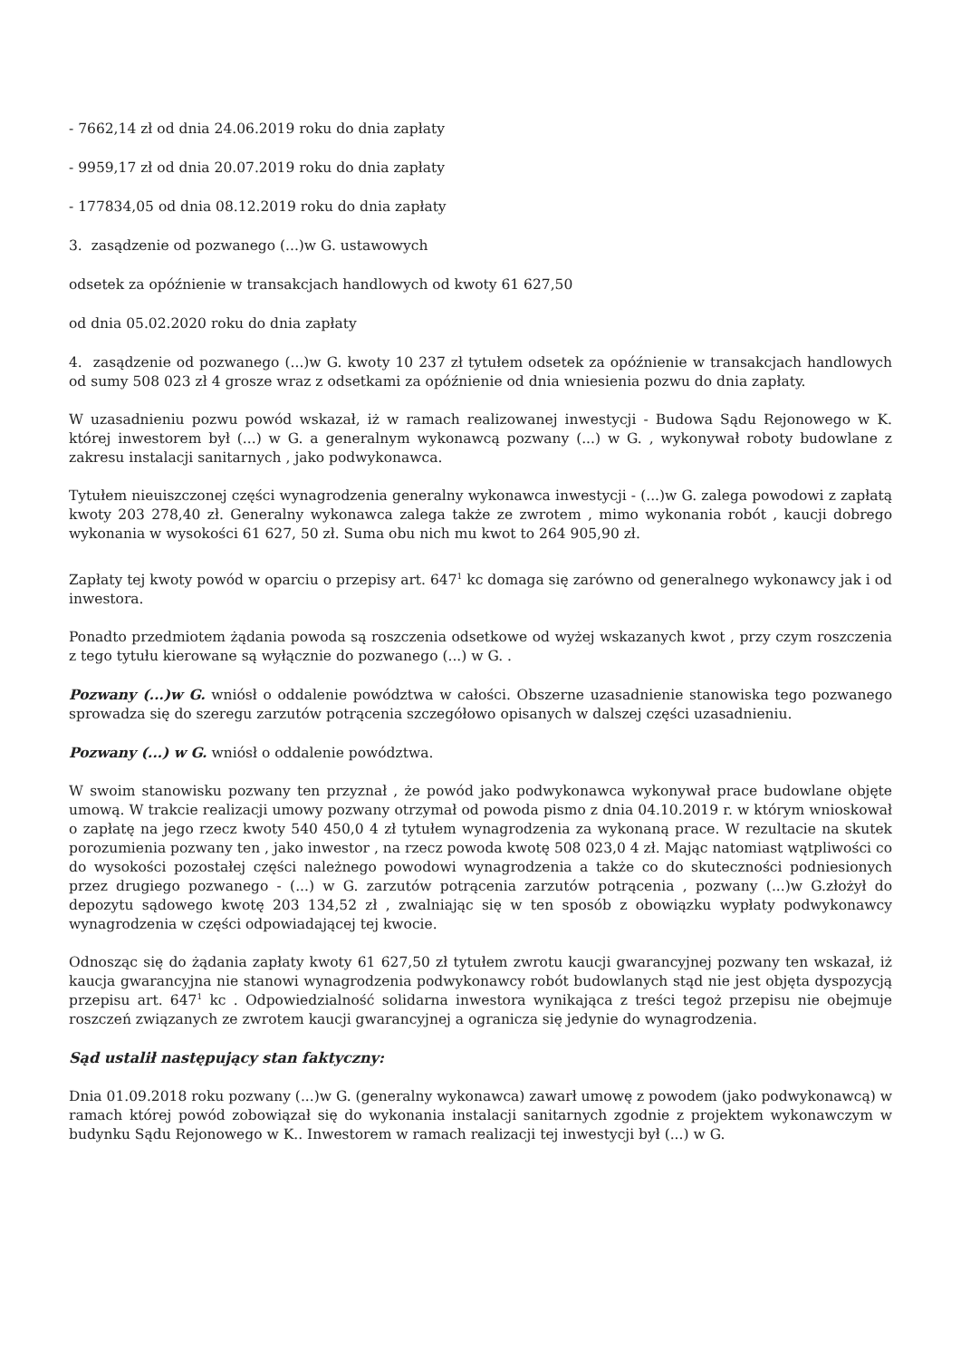- 7662,14 zł od dnia 24.06.2019 roku do dnia zapłaty
- 9959,17 zł od dnia 20.07.2019 roku do dnia zapłaty
- 177834,05 od dnia 08.12.2019 roku do dnia zapłaty
3. zasądzenie od pozwanego (...)w G. ustawowych
odsetek za opóźnienie w transakcjach handlowych od kwoty 61 627,50
od dnia 05.02.2020 roku do dnia zapłaty
4. zasądzenie od pozwanego (...)w G. kwoty 10 237 zł tytułem odsetek za opóźnienie w transakcjach handlowych od sumy 508 023 zł 4 grosze wraz z odsetkami za opóźnienie od dnia wniesienia pozwu do dnia zapłaty.
W uzasadnieniu pozwu powód wskazał, iż w ramach realizowanej inwestycji - Budowa Sądu Rejonowego w K. której inwestorem był (...) w G. a generalnym wykonawcą pozwany (...) w G. , wykonywał roboty budowlane z zakresu instalacji sanitarnych , jako podwykonawca.
Tytułem nieuiszczonej części wynagrodzenia generalny wykonawca inwestycji - (...)w G. zalega powodowi z zapłatą kwoty 203 278,40 zł. Generalny wykonawca zalega także ze zwrotem , mimo wykonania robót , kaucji dobrego wykonania w wysokości 61 627, 50 zł. Suma obu nich mu kwot to 264 905,90 zł.
Zapłaty tej kwoty powód w oparciu o przepisy art. 647<sup>1</sup> kc domaga się zarówno od generalnego wykonawcy jak i od inwestora.
Ponadto przedmiotem żądania powoda są roszczenia odsetkowe od wyżej wskazanych kwot , przy czym roszczenia z tego tytułu kierowane są wyłącznie do pozwanego (...) w G. .
Pozwany (...)w G. wniósł o oddalenie powództwa w całości. Obszerne uzasadnienie stanowiska tego pozwanego sprowadza się do szeregu zarzutów potrącenia szczegółowo opisanych w dalszej części uzasadnieniu.
Pozwany (...) w G. wniósł o oddalenie powództwa.
W swoim stanowisku pozwany ten przyznał , że powód jako podwykonawca wykonywał prace budowlane objęte umową. W trakcie realizacji umowy pozwany otrzymał od powoda pismo z dnia 04.10.2019 r. w którym wnioskował o zapłatę na jego rzecz kwoty 540 450,0 4 zł tytułem wynagrodzenia za wykonaną prace. W rezultacie na skutek porozumienia pozwany ten , jako inwestor , na rzecz powoda kwotę 508 023,0 4 zł. Mając natomiast wątpliwości co do wysokości pozostałej części należnego powodowi wynagrodzenia a także co do skuteczności podniesionych przez drugiego pozwanego - (...) w G. zarzutów potrącenia zarzutów potrącenia , pozwany (...)w G.złożył do depozytu sądowego kwotę 203 134,52 zł , zwalniając się w ten sposób z obowiązku wypłaty podwykonawcy wynagrodzenia w części odpowiadającej tej kwocie.
Odnosząc się do żądania zapłaty kwoty 61 627,50 zł tytułem zwrotu kaucji gwarancyjnej pozwany ten wskazał, iż kaucja gwarancyjna nie stanowi wynagrodzenia podwykonawcy robót budowlanych stąd nie jest objęta dyspozycją przepisu art. 647<sup>1</sup> kc . Odpowiedzialność solidarna inwestora wynikająca z treści tegoż przepisu nie obejmuje roszczeń związanych ze zwrotem kaucji gwarancyjnej a ogranicza się jedynie do wynagrodzenia.
Sąd ustalił następujący stan faktyczny:
Dnia 01.09.2018 roku pozwany (...)w G. (generalny wykonawca) zawarł umowę z powodem (jako podwykonawcą) w ramach której powód zobowiązał się do wykonania instalacji sanitarnych zgodnie z projektem wykonawczym w budynku Sądu Rejonowego w K.. Inwestorem w ramach realizacji tej inwestycji był (...) w G.